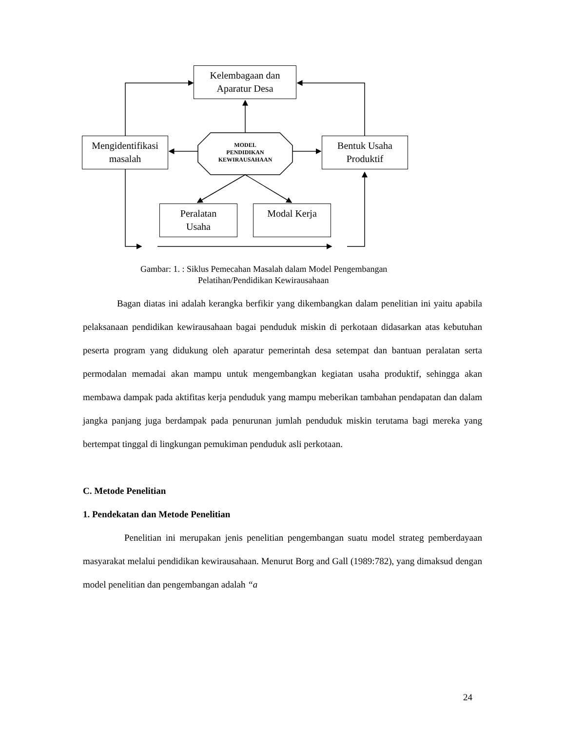Kelembagaan dan
Aparatur Desa
Mengidentifikasi
masalah
MODEL
PENDIDIKAN
KEWIRAUSAHAAN
Bentuk Usaha
Produktif
Peralatan
Usaha
Modal Kerja
Gambar: 1. : Siklus Pemecahan Masalah dalam Model Pengembangan
Pelatihan/Pendidikan Kewirausahaan
Bagan diatas ini adalah kerangka berfikir yang dikembangkan dalam penelitian ini yaitu apabila pelaksanaan pendidikan kewirausahaan bagai penduduk miskin di perkotaan didasarkan atas kebutuhan peserta program yang didukung oleh aparatur pemerintah desa setempat dan bantuan peralatan serta permodalan memadai akan mampu untuk mengembangkan kegiatan usaha produktif, sehingga akan membawa dampak pada aktifitas kerja penduduk yang mampu meberikan tambahan pendapatan dan dalam jangka panjang juga berdampak pada penurunan jumlah penduduk miskin terutama bagi mereka yang bertempat tinggal di lingkungan pemukiman penduduk asli perkotaan.
C. Metode Penelitian
1. Pendekatan dan Metode Penelitian
Penelitian ini merupakan jenis penelitian pengembangan suatu model strateg pemberdayaan masyarakat melalui pendidikan kewirausahaan. Menurut Borg and Gall (1989:782), yang dimaksud dengan model penelitian dan pengembangan adalah “a
24